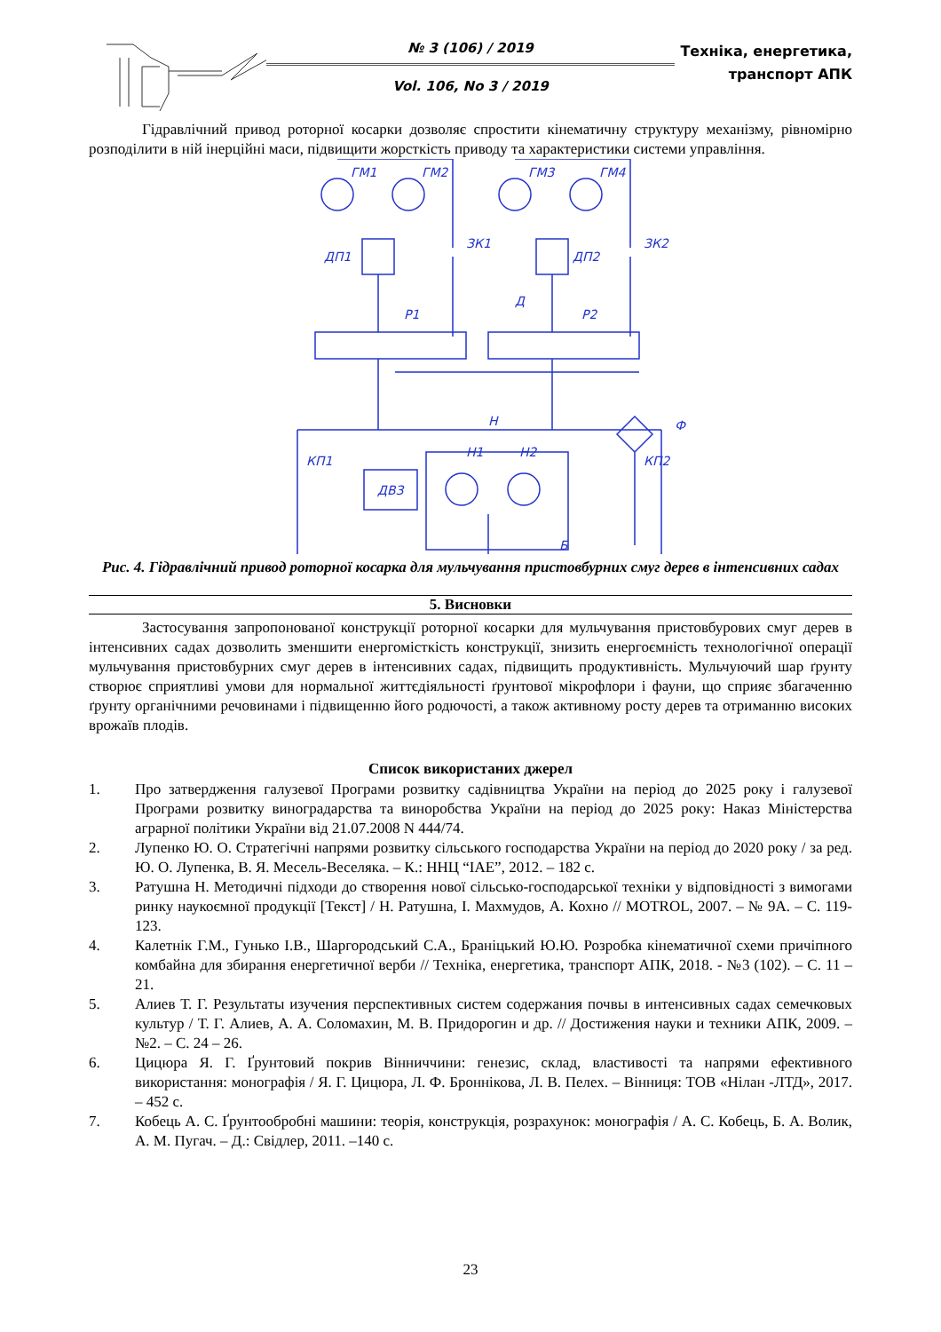№ 3 (106) / 2019
Vol. 106, No 3 / 2019
Техніка, енергетика, транспорт АПК
Гідравлічний привод роторної косарки дозволяє спростити кінематичну структуру механізму, рівномірно розподілити в ній інерційні маси, підвищити жорсткість приводу та характеристики системи управління.
ГМ1
ГМ2
ГМ3
ГМ4
ДП1
ЗК1
ДП2
ЗК2
Д
Р1
Р2
Н
Ф
Н1
Н2
КП1
КП2
ДВЗ
Б
Рис. 4. Гідравлічний привод роторної косарка для мульчування пристовбурних смуг дерев в інтенсивних садах
5. Висновки
Застосування запропонованої конструкції роторної косарки для мульчування пристовбурових смуг дерев в інтенсивних садах дозволить зменшити енергомісткість конструкції, знизить енергоємність технологічної операції мульчування пристовбурних смуг дерев в інтенсивних садах, підвищить продуктивність. Мульчуючий шар ґрунту створює сприятливі умови для нормальної життєдіяльності ґрунтової мікрофлори і фауни, що сприяє збагаченню ґрунту органічними речовинами і підвищенню його родючості, а також активному росту дерев та отриманню високих врожаїв плодів.
Список використаних джерел
1. Про затвердження галузевої Програми розвитку садівництва України на період до 2025 року і галузевої Програми розвитку виноградарства та виноробства України на період до 2025 року: Наказ Міністерства аграрної політики України від 21.07.2008 N 444/74.
2. Лупенко Ю. О. Стратегічні напрями розвитку сільського господарства України на період до 2020 року / за ред. Ю. О. Лупенка, В. Я. Месель-Веселяка. – К.: ННЦ “ІАЕ”, 2012. – 182 с.
3. Ратушна Н. Методичні підходи до створення нової сільсько-господарської техніки у відповідності з вимогами ринку наукоємної продукції [Текст] / Н. Ратушна, І. Махмудов, А. Кохно // MOTROL, 2007. – № 9А. – С. 119-123.
4. Калетнік Г.М., Гунько І.В., Шаргородський С.А., Браніцький Ю.Ю. Розробка кінематичної схеми причіпного комбайна для збирання енергетичної верби // Техніка, енергетика, транспорт АПК, 2018. - №3 (102). – С. 11 – 21.
5. Алиев Т. Г. Результаты изучения перспективных систем содержания почвы в интенсивных садах семечковых культур / Т. Г. Алиев, А. А. Соломахин, М. В. Придорогин и др. // Достижения науки и техники АПК, 2009. – №2. – С. 24 – 26.
6. Цицюра Я. Г. Ґрунтовий покрив Вінниччини: генезис, склад, властивості та напрями ефективного використання: монографія / Я. Г. Цицюра, Л. Ф. Броннікова, Л. В. Пелех. – Вінниця: ТОВ «Нілан -ЛТД», 2017. – 452 с.
7. Кобець А. С. Ґрунтообробні машини: теорія, конструкція, розрахунок: монографія / А. С. Кобець, Б. А. Волик, А. М. Пугач. – Д.: Свідлер, 2011. –140 с.
23